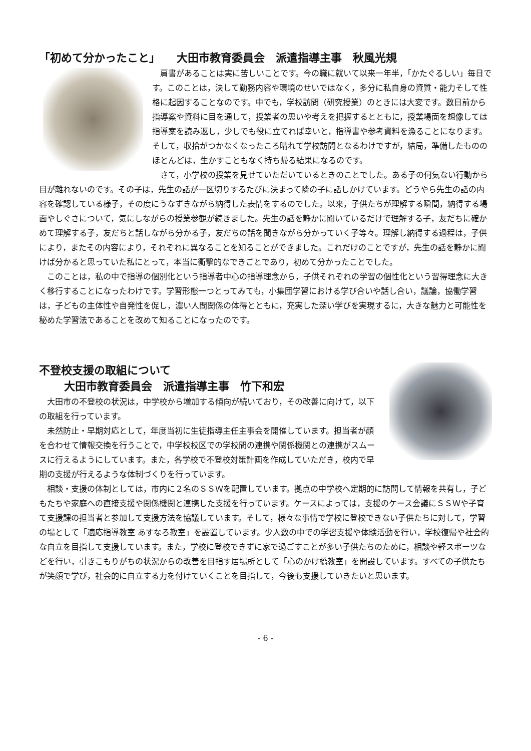「初めて分かったこと」　　大田市教育委員会　派遣指導主事　秋風光規
肩書があることは実に苦しいことです。今の職に就いて以来一年半，「かたぐるしい」毎日です。このことは，決して勤務内容や環境のせいではなく，多分に私自身の資質・能力そして性格に起因することなのです。中でも，学校訪問（研究授業）のときには大変です。数日前から指導案や資料に目を通して，授業者の思いや考えを把握するとともに，授業場面を想像しては指導案を読み返し，少しでも役に立てれば幸いと，指導書や参考資料を漁ることになります。そして，収拾がつかなくなったころ晴れて学校訪問となるわけですが，結局，準備したもののほとんどは，生かすこともなく持ち帰る結果になるのです。
さて，小学校の授業を見せていただいているときのことでした。ある子の何気ない行動から目が離れないのです。その子は，先生の話が一区切りするたびに決まって隣の子に話しかけています。どうやら先生の話の内容を確認している様子，その度にうなずきながら納得した表情をするのでした。以来，子供たちが理解する瞬間，納得する場面やしぐさについて，気にしながらの授業参観が続きました。先生の話を静かに聞いているだけで理解する子，友だちに確かめて理解する子，友だちと話しながら分かる子，友だちの話を聞きながら分かっていく子等々。理解し納得する過程は，子供により，またその内容により，それぞれに異なることを知ることができました。これだけのことですが，先生の話を静かに聞けば分かると思っていた私にとって，本当に衝撃的なできごとであり，初めて分かったことでした。
このことは，私の中で指導の個別化という指導者中心の指導理念から，子供それぞれの学習の個性化という習得理念に大きく移行することになったわけです。学習形態一つとってみても，小集団学習における学び合いや話し合い，議論，協働学習は，子どもの主体性や自発性を促し，濃い人間関係の体得とともに，充実した深い学びを実現するに，大きな魅力と可能性を秘めた学習法であることを改めて知ることになったのです。
不登校支援の取組について
大田市教育委員会　派遣指導主事　竹下和宏
大田市の不登校の状況は，中学校から増加する傾向が続いており，その改善に向けて，以下の取組を行っています。
未然防止・早期対応として，年度当初に生徒指導主任主事会を開催しています。担当者が顔を合わせて情報交換を行うことで，中学校校区での学校間の連携や関係機関との連携がスムースに行えるようにしています。また，各学校で不登校対策計画を作成していただき，校内で早期の支援が行えるような体制づくりを行っています。
相談・支援の体制としては，市内に２名のＳＳＷを配置しています。拠点の中学校へ定期的に訪問して情報を共有し，子どもたちや家庭への直接支援や関係機関と連携した支援を行っています。ケースによっては，支援のケース会議にＳＳＷや子育て支援課の担当者と参加して支援方法を協議しています。そして，様々な事情で学校に登校できない子供たちに対して，学習の場として「適応指導教室 あすなろ教室」を設置しています。少人数の中での学習支援や体験活動を行い，学校復帰や社会的な自立を目指して支援しています。また，学校に登校できずに家で過ごすことが多い子供たちのために，相談や軽スポーツなどを行い，引きこもりがちの状況からの改善を目指す居場所として「心のかけ橋教室」を開設しています。すべての子供たちが笑顔で学び，社会的に自立する力を付けていくことを目指して，今後も支援していきたいと思います。
- 6 -